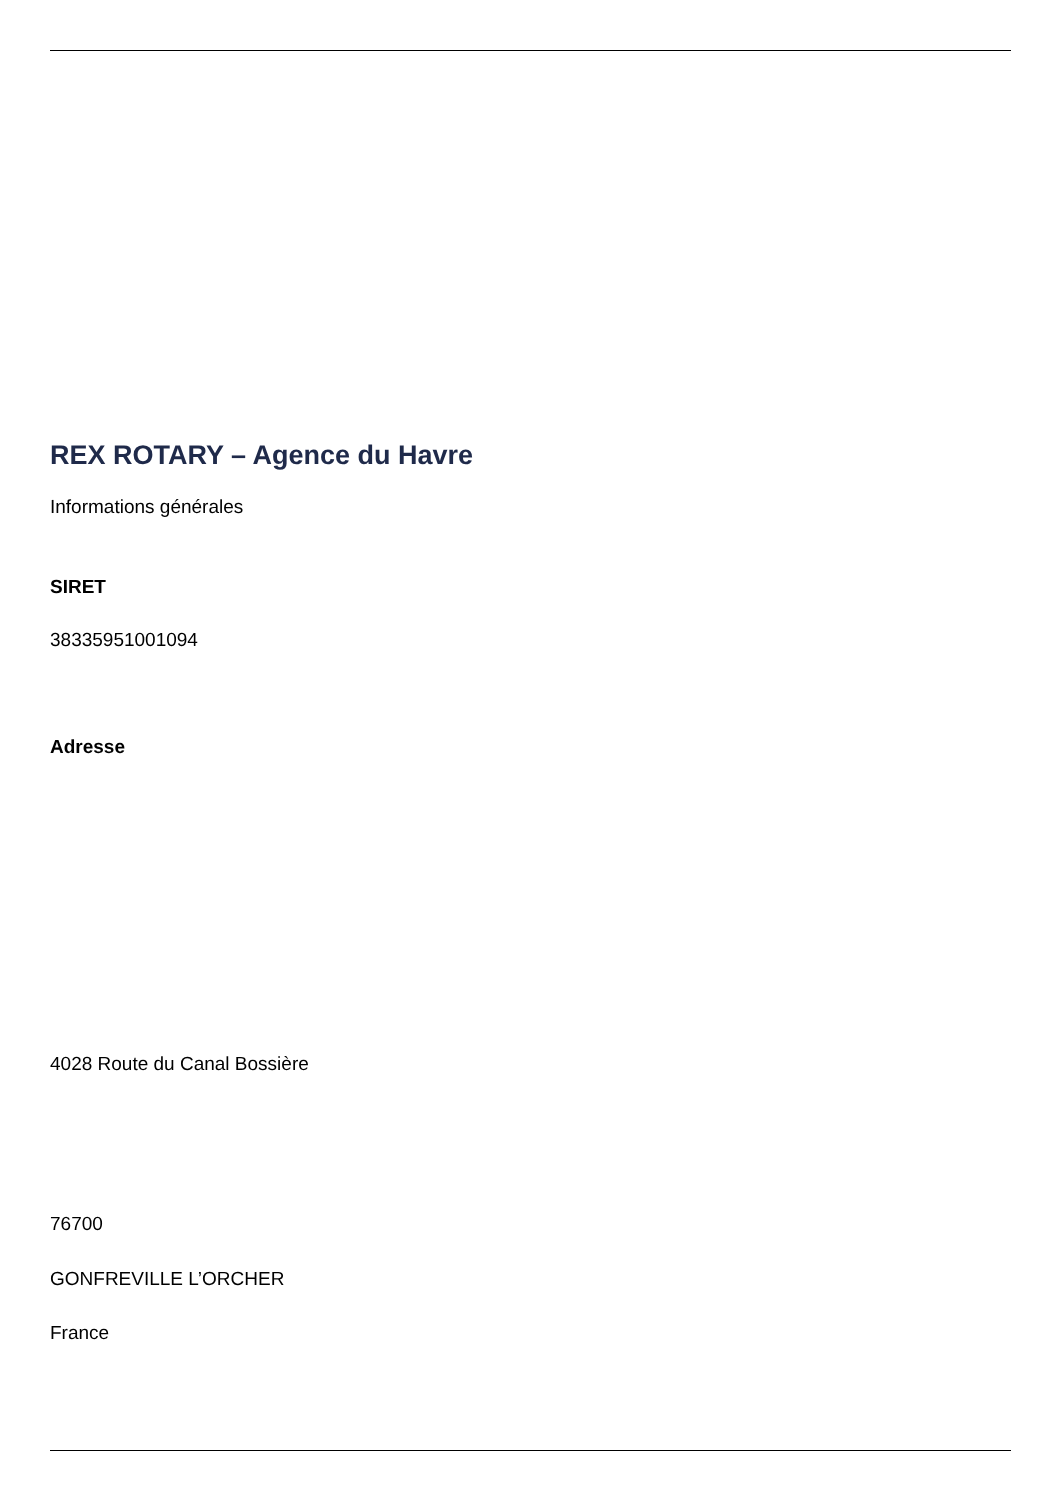REX ROTARY – Agence du Havre
Informations générales
SIRET
38335951001094
Adresse
4028 Route du Canal Bossière
76700
GONFREVILLE L’ORCHER
France